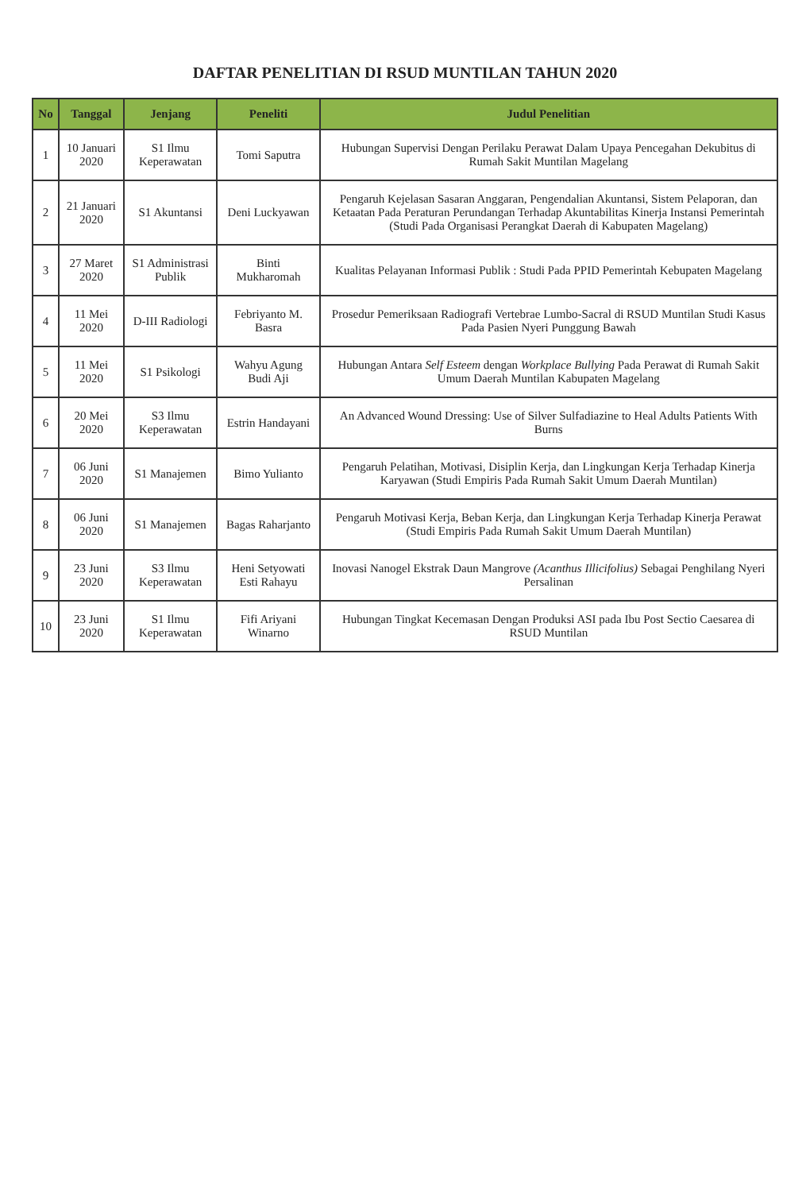DAFTAR PENELITIAN DI RSUD MUNTILAN TAHUN 2020
| No | Tanggal | Jenjang | Peneliti | Judul Penelitian |
| --- | --- | --- | --- | --- |
| 1 | 10 Januari 2020 | S1 Ilmu Keperawatan | Tomi Saputra | Hubungan Supervisi Dengan Perilaku Perawat Dalam Upaya Pencegahan Dekubitus di Rumah Sakit Muntilan Magelang |
| 2 | 21 Januari 2020 | S1 Akuntansi | Deni Luckyawan | Pengaruh Kejelasan Sasaran Anggaran, Pengendalian Akuntansi, Sistem Pelaporan, dan Ketaatan Pada Peraturan Perundangan Terhadap Akuntabilitas Kinerja Instansi Pemerintah (Studi Pada Organisasi Perangkat Daerah di Kabupaten Magelang) |
| 3 | 27 Maret 2020 | S1 Administrasi Publik | Binti Mukharomah | Kualitas Pelayanan Informasi Publik : Studi Pada PPID Pemerintah Kebupaten Magelang |
| 4 | 11 Mei 2020 | D-III Radiologi | Febriyanto M. Basra | Prosedur Pemeriksaan Radiografi Vertebrae Lumbo-Sacral di RSUD Muntilan Studi Kasus Pada Pasien Nyeri Punggung Bawah |
| 5 | 11 Mei 2020 | S1 Psikologi | Wahyu Agung Budi Aji | Hubungan Antara Self Esteem dengan Workplace Bullying Pada Perawat di Rumah Sakit Umum Daerah Muntilan Kabupaten Magelang |
| 6 | 20 Mei 2020 | S3 Ilmu Keperawatan | Estrin Handayani | An Advanced Wound Dressing: Use of Silver Sulfadiazine to Heal Adults Patients With Burns |
| 7 | 06 Juni 2020 | S1 Manajemen | Bimo Yulianto | Pengaruh Pelatihan, Motivasi, Disiplin Kerja, dan Lingkungan Kerja Terhadap Kinerja Karyawan (Studi Empiris Pada Rumah Sakit Umum Daerah Muntilan) |
| 8 | 06 Juni 2020 | S1 Manajemen | Bagas Raharjanto | Pengaruh Motivasi Kerja, Beban Kerja, dan Lingkungan Kerja Terhadap Kinerja Perawat (Studi Empiris Pada Rumah Sakit Umum Daerah Muntilan) |
| 9 | 23 Juni 2020 | S3 Ilmu Keperawatan | Heni Setyowati Esti Rahayu | Inovasi Nanogel Ekstrak Daun Mangrove (Acanthus Illicifolius) Sebagai Penghilang Nyeri Persalinan |
| 10 | 23 Juni 2020 | S1 Ilmu Keperawatan | Fifi Ariyani Winarno | Hubungan Tingkat Kecemasan Dengan Produksi ASI pada Ibu Post Sectio Caesarea di RSUD Muntilan |